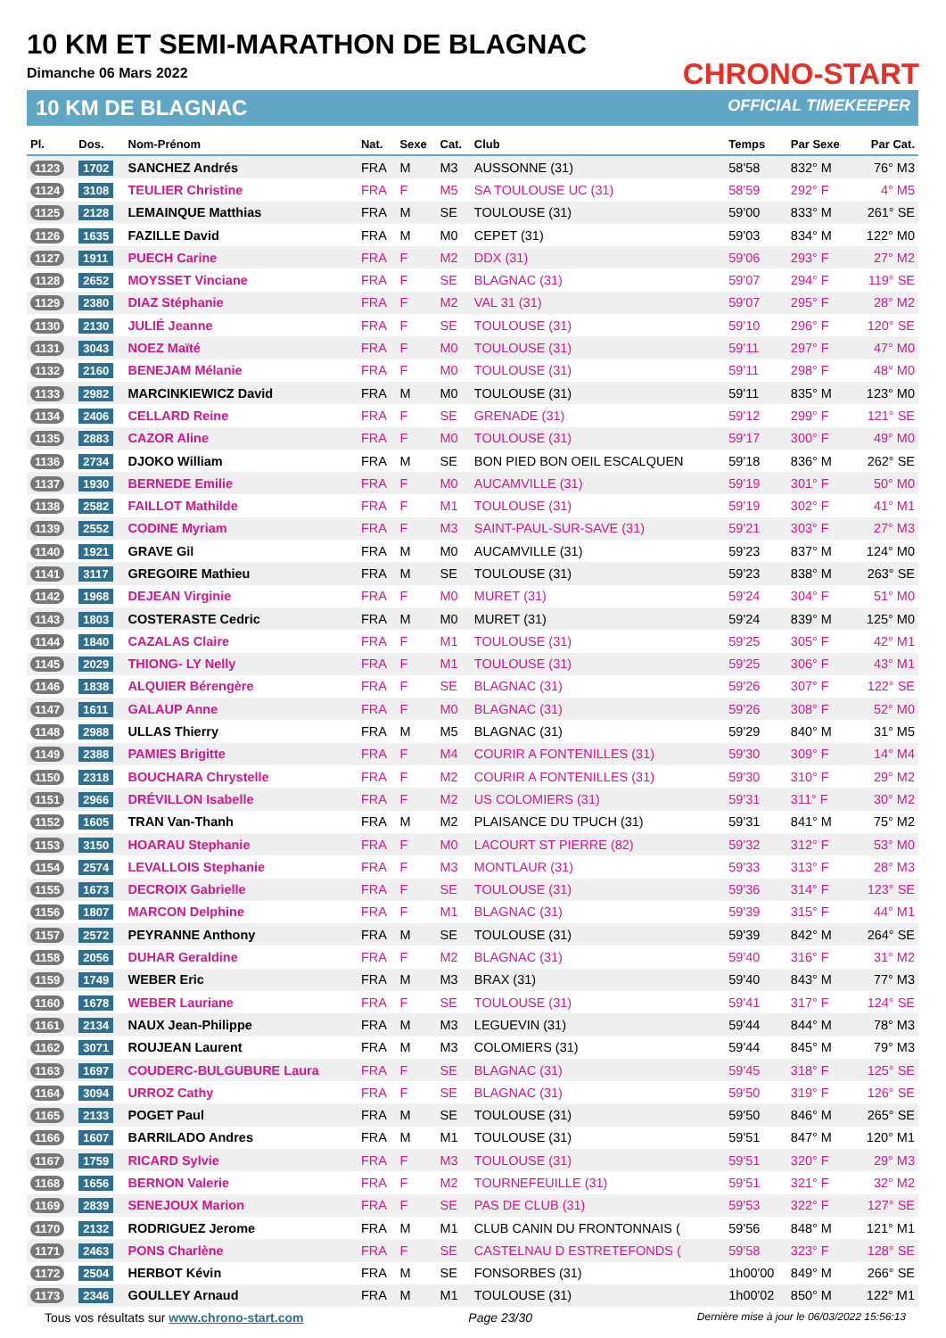10 KM ET SEMI-MARATHON DE BLAGNAC
Dimanche 06 Mars 2022
10 KM DE BLAGNAC
CHRONO-START
OFFICIAL TIMEKEEPER
| Pl. | Dos. | Nom-Prénom | Nat. | Sexe | Cat. | Club | Temps | Par Sexe | Par Cat. |
| --- | --- | --- | --- | --- | --- | --- | --- | --- | --- |
| 1123 | 1702 | SANCHEZ Andrés | FRA | M | M3 | AUSSONNE (31) | 58'58 | 832° M | 76° M3 |
| 1124 | 3108 | TEULIER Christine | FRA | F | M5 | SA TOULOUSE UC (31) | 58'59 | 292° F | 4° M5 |
| 1125 | 2128 | LEMAINQUE Matthias | FRA | M | SE | TOULOUSE (31) | 59'00 | 833° M | 261° SE |
| 1126 | 1635 | FAZILLE David | FRA | M | M0 | CEPET (31) | 59'03 | 834° M | 122° M0 |
| 1127 | 1911 | PUECH Carine | FRA | F | M2 | DDX (31) | 59'06 | 293° F | 27° M2 |
| 1128 | 2652 | MOYSSET Vinciane | FRA | F | SE | BLAGNAC (31) | 59'07 | 294° F | 119° SE |
| 1129 | 2380 | DIAZ Stéphanie | FRA | F | M2 | VAL 31 (31) | 59'07 | 295° F | 28° M2 |
| 1130 | 2130 | JULIÉ Jeanne | FRA | F | SE | TOULOUSE (31) | 59'10 | 296° F | 120° SE |
| 1131 | 3043 | NOEZ Maïté | FRA | F | M0 | TOULOUSE (31) | 59'11 | 297° F | 47° M0 |
| 1132 | 2160 | BENEJAM Mélanie | FRA | F | M0 | TOULOUSE (31) | 59'11 | 298° F | 48° M0 |
| 1133 | 2982 | MARCINKIEWICZ David | FRA | M | M0 | TOULOUSE (31) | 59'11 | 835° M | 123° M0 |
| 1134 | 2406 | CELLARD Reine | FRA | F | SE | GRENADE (31) | 59'12 | 299° F | 121° SE |
| 1135 | 2883 | CAZOR Aline | FRA | F | M0 | TOULOUSE (31) | 59'17 | 300° F | 49° M0 |
| 1136 | 2734 | DJOKO William | FRA | M | SE | BON PIED BON OEIL ESCALQUEN | 59'18 | 836° M | 262° SE |
| 1137 | 1930 | BERNEDE Emilie | FRA | F | M0 | AUCAMVILLE (31) | 59'19 | 301° F | 50° M0 |
| 1138 | 2582 | FAILLOT Mathilde | FRA | F | M1 | TOULOUSE (31) | 59'19 | 302° F | 41° M1 |
| 1139 | 2552 | CODINE Myriam | FRA | F | M3 | SAINT-PAUL-SUR-SAVE (31) | 59'21 | 303° F | 27° M3 |
| 1140 | 1921 | GRAVE Gil | FRA | M | M0 | AUCAMVILLE (31) | 59'23 | 837° M | 124° M0 |
| 1141 | 3117 | GREGOIRE Mathieu | FRA | M | SE | TOULOUSE (31) | 59'23 | 838° M | 263° SE |
| 1142 | 1968 | DEJEAN Virginie | FRA | F | M0 | MURET (31) | 59'24 | 304° F | 51° M0 |
| 1143 | 1803 | COSTERASTE Cedric | FRA | M | M0 | MURET (31) | 59'24 | 839° M | 125° M0 |
| 1144 | 1840 | CAZALAS Claire | FRA | F | M1 | TOULOUSE (31) | 59'25 | 305° F | 42° M1 |
| 1145 | 2029 | THIONG- LY Nelly | FRA | F | M1 | TOULOUSE (31) | 59'25 | 306° F | 43° M1 |
| 1146 | 1838 | ALQUIER Bérengère | FRA | F | SE | BLAGNAC (31) | 59'26 | 307° F | 122° SE |
| 1147 | 1611 | GALAUP Anne | FRA | F | M0 | BLAGNAC (31) | 59'26 | 308° F | 52° M0 |
| 1148 | 2988 | ULLAS Thierry | FRA | M | M5 | BLAGNAC (31) | 59'29 | 840° M | 31° M5 |
| 1149 | 2388 | PAMIES Brigitte | FRA | F | M4 | COURIR A FONTENILLES (31) | 59'30 | 309° F | 14° M4 |
| 1150 | 2318 | BOUCHARA Chrystelle | FRA | F | M2 | COURIR A FONTENILLES (31) | 59'30 | 310° F | 29° M2 |
| 1151 | 2966 | DRÉVILLON Isabelle | FRA | F | M2 | US COLOMIERS (31) | 59'31 | 311° F | 30° M2 |
| 1152 | 1605 | TRAN Van-Thanh | FRA | M | M2 | PLAISANCE DU TPUCH (31) | 59'31 | 841° M | 75° M2 |
| 1153 | 3150 | HOARAU Stephanie | FRA | F | M0 | LACOURT ST PIERRE (82) | 59'32 | 312° F | 53° M0 |
| 1154 | 2574 | LEVALLOIS Stephanie | FRA | F | M3 | MONTLAUR (31) | 59'33 | 313° F | 28° M3 |
| 1155 | 1673 | DECROIX Gabrielle | FRA | F | SE | TOULOUSE (31) | 59'36 | 314° F | 123° SE |
| 1156 | 1807 | MARCON Delphine | FRA | F | M1 | BLAGNAC (31) | 59'39 | 315° F | 44° M1 |
| 1157 | 2572 | PEYRANNE Anthony | FRA | M | SE | TOULOUSE (31) | 59'39 | 842° M | 264° SE |
| 1158 | 2056 | DUHAR Geraldine | FRA | F | M2 | BLAGNAC (31) | 59'40 | 316° F | 31° M2 |
| 1159 | 1749 | WEBER Eric | FRA | M | M3 | BRAX (31) | 59'40 | 843° M | 77° M3 |
| 1160 | 1678 | WEBER Lauriane | FRA | F | SE | TOULOUSE (31) | 59'41 | 317° F | 124° SE |
| 1161 | 2134 | NAUX Jean-Philippe | FRA | M | M3 | LEGUEVIN (31) | 59'44 | 844° M | 78° M3 |
| 1162 | 3071 | ROUJEAN Laurent | FRA | M | M3 | COLOMIERS (31) | 59'44 | 845° M | 79° M3 |
| 1163 | 1697 | COUDERC-BULGUBURE Laura | FRA | F | SE | BLAGNAC (31) | 59'45 | 318° F | 125° SE |
| 1164 | 3094 | URROZ Cathy | FRA | F | SE | BLAGNAC (31) | 59'50 | 319° F | 126° SE |
| 1165 | 2133 | POGET Paul | FRA | M | SE | TOULOUSE (31) | 59'50 | 846° M | 265° SE |
| 1166 | 1607 | BARRILADO Andres | FRA | M | M1 | TOULOUSE (31) | 59'51 | 847° M | 120° M1 |
| 1167 | 1759 | RICARD Sylvie | FRA | F | M3 | TOULOUSE (31) | 59'51 | 320° F | 29° M3 |
| 1168 | 1656 | BERNON Valerie | FRA | F | M2 | TOURNEFEUILLE (31) | 59'51 | 321° F | 32° M2 |
| 1169 | 2839 | SENEJOUX Marion | FRA | F | SE | PAS DE CLUB (31) | 59'53 | 322° F | 127° SE |
| 1170 | 2132 | RODRIGUEZ Jerome | FRA | M | M1 | CLUB CANIN DU FRONTONNAIS ( | 59'56 | 848° M | 121° M1 |
| 1171 | 2463 | PONS Charlène | FRA | F | SE | CASTELNAU D ESTRETEFONDS ( | 59'58 | 323° F | 128° SE |
| 1172 | 2504 | HERBOT Kévin | FRA | M | SE | FONSORBES (31) | 1h00'00 | 849° M | 266° SE |
| 1173 | 2346 | GOULLEY Arnaud | FRA | M | M1 | TOULOUSE (31) | 1h00'02 | 850° M | 122° M1 |
Tous vos résultats sur www.chrono-start.com Page 23/30 Dernière mise à jour le 06/03/2022 15:56:13